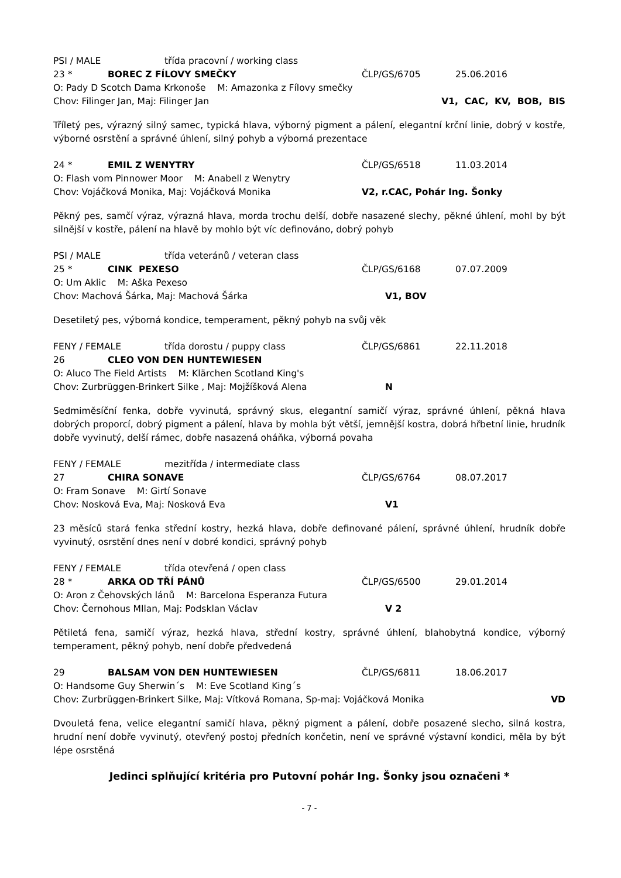PSI / MALE třída pracovní / working class
23 * BOREC Z FÍLOVY SMEČKY ČLP/GS/6705 25.06.2016
O: Pady D Scotch Dama Krkonoše M: Amazonka z Fílovy smečky
Chov: Filinger Jan, Maj: Filinger Jan V1, CAC, KV, BOB, BIS
Tříletý pes, výrazný silný samec, typická hlava, výborný pigment a pálení, elegantní krční linie, dobrý v kostře, výborné osrstění a správné úhlení, silný pohyb a výborná prezentace
24 * EMIL Z WENYTRY ČLP/GS/6518 11.03.2014
O: Flash vom Pinnower Moor M: Anabell z Wenytry
Chov: Vojáčková Monika, Maj: Vojáčková Monika V2, r.CAC, Pohár Ing. Šonky
Pěkný pes, samčí výraz, výrazná hlava, morda trochu delší, dobře nasazené slechy, pěkné úhlení, mohl by být silnější v kostře, pálení na hlavě by mohlo být víc definováno, dobrý pohyb
PSI / MALE třída veteránů / veteran class
25 * CINK PEXESO ČLP/GS/6168 07.07.2009
O: Um Aklic M: Aška Pexeso
Chov: Machová Šárka, Maj: Machová Šárka V1, BOV
Desetiletý pes, výborná kondice, temperament, pěkný pohyb na svůj věk
FENY / FEMALE třída dorostu / puppy class ČLP/GS/6861 22.11.2018
26 CLEO VON DEN HUNTEWIESEN
O: Aluco The Field Artists M: Klärchen Scotland King's
Chov: Zurbrüggen-Brinkert Silke , Maj: Mojžíšková Alena N
Sedmiměsíční fenka, dobře vyvinutá, správný skus, elegantní samičí výraz, správné úhlení, pěkná hlava dobrých proporcí, dobrý pigment a pálení, hlava by mohla být větší, jemnější kostra, dobrá hřbetní linie, hrudník dobře vyvinutý, delší rámec, dobře nasazená oháňka, výborná povaha
FENY / FEMALE mezitřída / intermediate class
27 CHIRA SONAVE ČLP/GS/6764 08.07.2017
O: Fram Sonave M: Girtí Sonave
Chov: Nosková Eva, Maj: Nosková Eva V1
23 měsíců stará fenka střední kostry, hezká hlava, dobře definované pálení, správné úhlení, hrudník dobře vyvinutý, osrstění dnes není v dobré kondici, správný pohyb
FENY / FEMALE třída otevřená / open class
28 * ARKA OD TŘÍ PÁNŮ ČLP/GS/6500 29.01.2014
O: Aron z Čehovských lánů M: Barcelona Esperanza Futura
Chov: Černohous MIlan, Maj: Podsklan Václav V 2
Pětiletá fena, samičí výraz, hezká hlava, střední kostry, správné úhlení, blahobytná kondice, výborný temperament, pěkný pohyb, není dobře předvedená
29 BALSAM VON DEN HUNTEWIESEN ČLP/GS/6811 18.06.2017
O: Handsome Guy Sherwin´s M: Eve Scotland King´s
Chov: Zurbrüggen-Brinkert Silke, Maj: Vítková Romana, Sp-maj: Vojáčková Monika VD
Dvouletá fena, velice elegantní samičí hlava, pěkný pigment a pálení, dobře posazené slecho, silná kostra, hrudní není dobře vyvinutý, otevřený postoj předních končetin, není ve správné výstavní kondici, měla by být lépe osrstěná
Jedinci splňující kritéria pro Putovní pohár Ing. Šonky jsou označeni *
- 7 -